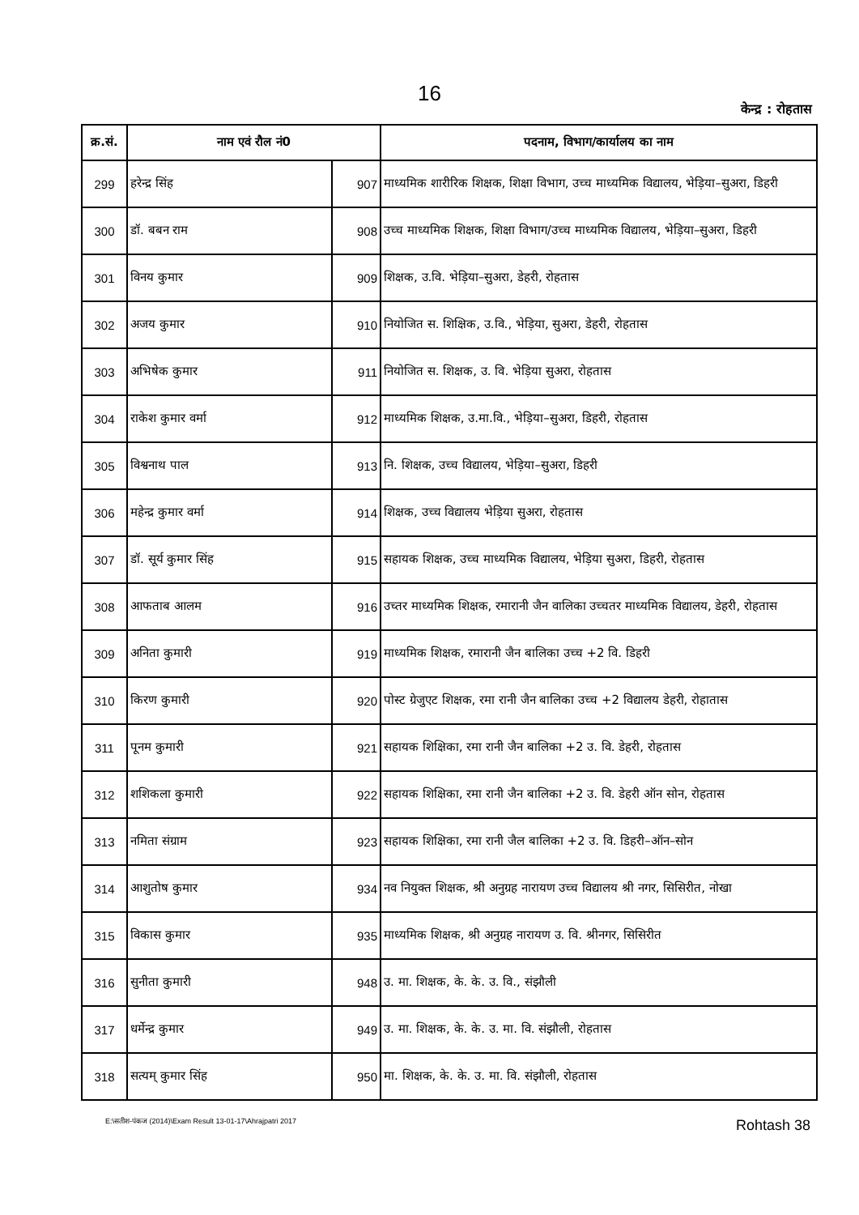16
केन्द्र : रोहतास
| क्र.सं. | नाम एवं रौल नं0 | | पदनाम, विभाग/कार्यालय का नाम |
| --- | --- | --- | --- |
| 299 | हरेन्द्र सिंह | 907 | माध्यमिक शारीरिक शिक्षक, शिक्षा विभाग, उच्च माध्यमिक विद्यालय, भेड़िया–सुअरा, डिहरी |
| 300 | डॉ. बबन राम | 908 | उच्च माध्यमिक शिक्षक, शिक्षा विभाग/उच्च माध्यमिक विद्यालय, भेड़िया–सुअरा, डिहरी |
| 301 | विनय कुमार | 909 | शिक्षक, उ.वि. भेड़िया–सुअरा, डेहरी, रोहतास |
| 302 | अजय कुमार | 910 | नियोजित स. शिक्षिक, उ.वि., भेड़िया, सुअरा, डेहरी, रोहतास |
| 303 | अभिषेक कुमार | 911 | नियोजित स. शिक्षक, उ. वि. भेड़िया सुअरा, रोहतास |
| 304 | राकेश कुमार वर्मा | 912 | माध्यमिक शिक्षक, उ.मा.वि., भेड़िया–सुअरा, डिहरी, रोहतास |
| 305 | विश्वनाथ पाल | 913 | नि. शिक्षक, उच्च विद्यालय, भेड़िया–सुअरा, डिहरी |
| 306 | महेन्द्र कुमार वर्मा | 914 | शिक्षक, उच्च विद्यालय भेड़िया सुअरा, रोहतास |
| 307 | डॉ. सूर्य कुमार सिंह | 915 | सहायक शिक्षक, उच्च माध्यमिक विद्यालय, भेड़िया सुअरा, डिहरी, रोहतास |
| 308 | आफताब आलम | 916 | उच्तर माध्यमिक शिक्षक, रमारानी जैन वालिका उच्चतर माध्यमिक विद्यालय, डेहरी, रोहतास |
| 309 | अनिता कुमारी | 919 | माध्यमिक शिक्षक, रमारानी जैन बालिका उच्च +2 वि. डिहरी |
| 310 | किरण कुमारी | 920 | पोस्ट ग्रेजुएट शिक्षक, रमा रानी जैन बालिका उच्च +2 विद्यालय डेहरी, रोहातास |
| 311 | पूनम कुमारी | 921 | सहायक शिक्षिका, रमा रानी जैन बालिका +2 उ. वि. डेहरी, रोहतास |
| 312 | शशिकला कुमारी | 922 | सहायक शिक्षिका, रमा रानी जैन बालिका +2 उ. वि. डेहरी ऑन सोन, रोहतास |
| 313 | नमिता संग्राम | 923 | सहायक शिक्षिका, रमा रानी जैल बालिका +2 उ. वि. डिहरी–ऑन–सोन |
| 314 | आशुतोष कुमार | 934 | नव नियुक्त शिक्षक, श्री अनुग्रह नारायण उच्च विद्यालय श्री नगर, सिसिरीत, नोखा |
| 315 | विकास कुमार | 935 | माध्यमिक शिक्षक, श्री अनुग्रह नारायण उ. वि. श्रीनगर, सिसिरीत |
| 316 | सुनीता कुमारी | 948 | उ. मा. शिक्षक, के. के. उ. वि., संझौली |
| 317 | धर्मेन्द्र कुमार | 949 | उ. मा. शिक्षक, के. के. उ. मा. वि. संझौली, रोहतास |
| 318 | सत्यम् कुमार सिंह | 950 | मा. शिक्षक, के. के. उ. मा. वि. संझौली, रोहतास |
E:\सतीश-पंकज (2014)\Exam Result 13-01-17\Ahrajpatri 2017 Rohtash 38